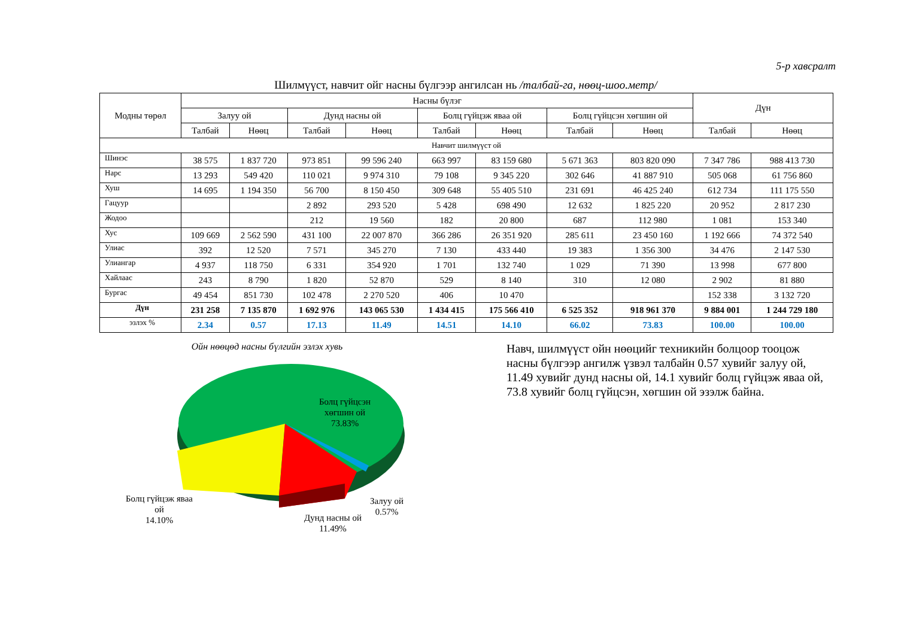5-р хавсралт
Шилмүүст, навчит ойг насны бүлгээр ангилсан нь /талбай-га, нөөц-шоо.метр/
| Модны төрөл | Насны бүлэг | | | | | | | | Дүн | |
| --- | --- | --- | --- | --- | --- | --- | --- | --- | --- | --- |
| | Залуу ой | | Дунд насны ой | | Болц гүйцэж яваа ой | | Болц гүйцсэн хөгшин ой | | | |
| | Талбай | Нөөц | Талбай | Нөөц | Талбай | Нөөц | Талбай | Нөөц | Талбай | Нөөц |
| Навчит шилмүүст ой | | | | | | | | | | |
| Шинэс | 38 575 | 1 837 720 | 973 851 | 99 596 240 | 663 997 | 83 159 680 | 5 671 363 | 803 820 090 | 7 347 786 | 988 413 730 |
| Нарс | 13 293 | 549 420 | 110 021 | 9 974 310 | 79 108 | 9 345 220 | 302 646 | 41 887 910 | 505 068 | 61 756 860 |
| Хуш | 14 695 | 1 194 350 | 56 700 | 8 150 450 | 309 648 | 55 405 510 | 231 691 | 46 425 240 | 612 734 | 111 175 550 |
| Гацуур | | | 2 892 | 293 520 | 5 428 | 698 490 | 12 632 | 1 825 220 | 20 952 | 2 817 230 |
| Жодоо | | | 212 | 19 560 | 182 | 20 800 | 687 | 112 980 | 1 081 | 153 340 |
| Хус | 109 669 | 2 562 590 | 431 100 | 22 007 870 | 366 286 | 26 351 920 | 285 611 | 23 450 160 | 1 192 666 | 74 372 540 |
| Улиас | 392 | 12 520 | 7 571 | 345 270 | 7 130 | 433 440 | 19 383 | 1 356 300 | 34 476 | 2 147 530 |
| Улиангар | 4 937 | 118 750 | 6 331 | 354 920 | 1 701 | 132 740 | 1 029 | 71 390 | 13 998 | 677 800 |
| Хайлаас | 243 | 8 790 | 1 820 | 52 870 | 529 | 8 140 | 310 | 12 080 | 2 902 | 81 880 |
| Бургас | 49 454 | 851 730 | 102 478 | 2 270 520 | 406 | 10 470 | | | 152 338 | 3 132 720 |
| Дүн | 231 258 | 7 135 870 | 1 692 976 | 143 065 530 | 1 434 415 | 175 566 410 | 6 525 352 | 918 961 370 | 9 884 001 | 1 244 729 180 |
| эзлэх % | 2.34 | 0.57 | 17.13 | 11.49 | 14.51 | 14.10 | 66.02 | 73.83 | 100.00 | 100.00 |
Ойн нөөцөд насны бүлгийн эзлэх хувь
Болц гүйцсэн
хөгшин ой
73.83%
Болц гүйцэж яваа
ой
14.10%
Залуу ой
0.57%
Дунд насны ой
11.49%
Навч, шилмүүст ойн нөөцийг техникийн болцоор тооцож насны бүлгээр ангилж үзвэл талбайн 0.57 хувийг залуу ой, 11.49 хувийг дунд насны ой, 14.1 хувийг болц гүйцэж яваа ой, 73.8 хувийг болц гүйцсэн, хөгшин ой эзэлж байна.